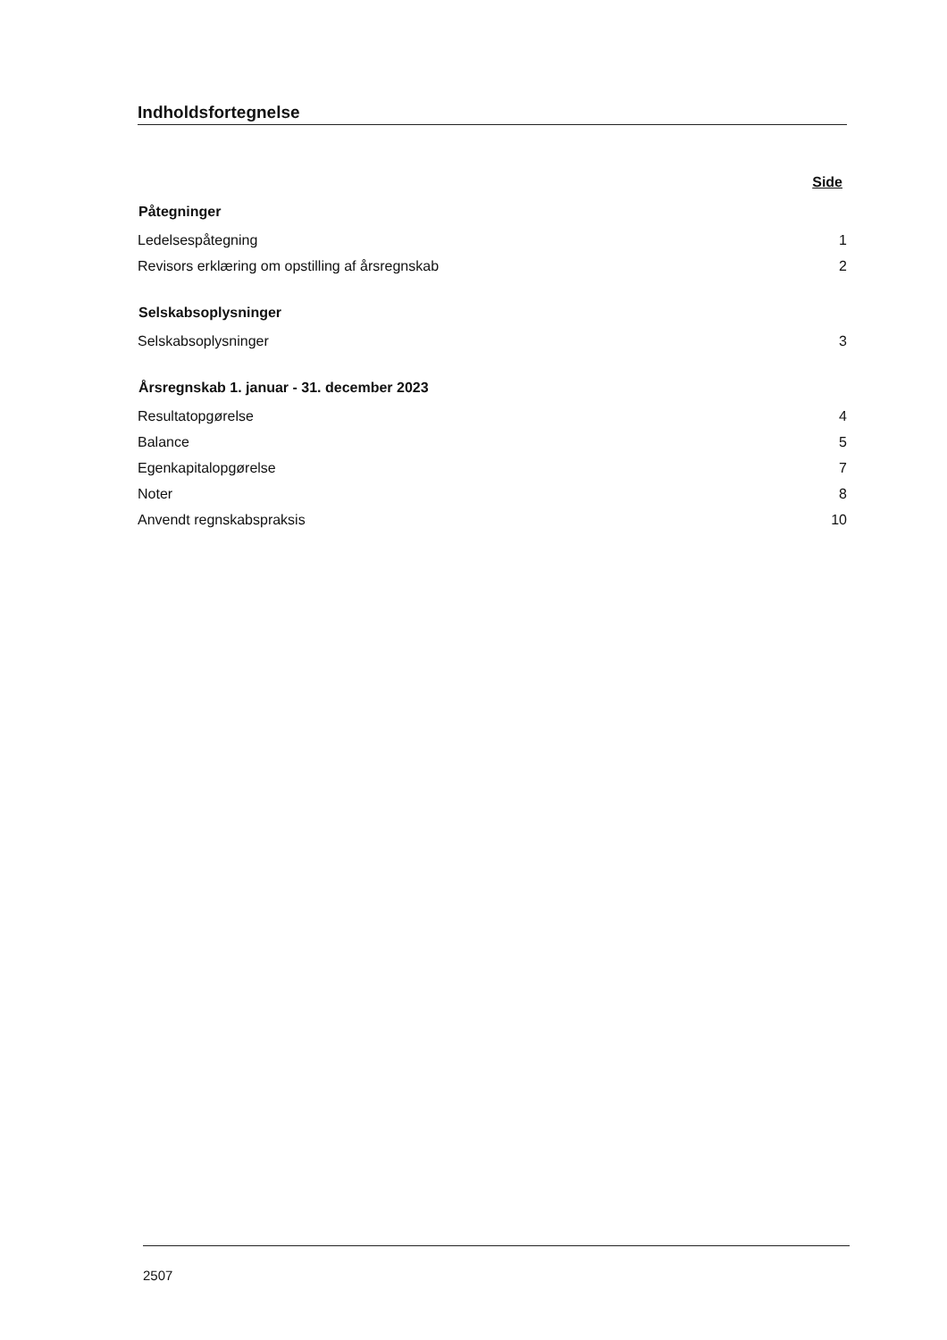Indholdsfortegnelse
Side
| Påtegninger | |
| --- | --- |
| Ledelsespåtegning | 1 |
| Revisors erklæring om opstilling af årsregnskab | 2 |
| Selskabsoplysninger | |
| Selskabsoplysninger | 3 |
| Årsregnskab 1. januar - 31. december 2023 | |
| Resultatopgørelse | 4 |
| Balance | 5 |
| Egenkapitalopgørelse | 7 |
| Noter | 8 |
| Anvendt regnskabspraksis | 10 |
2507